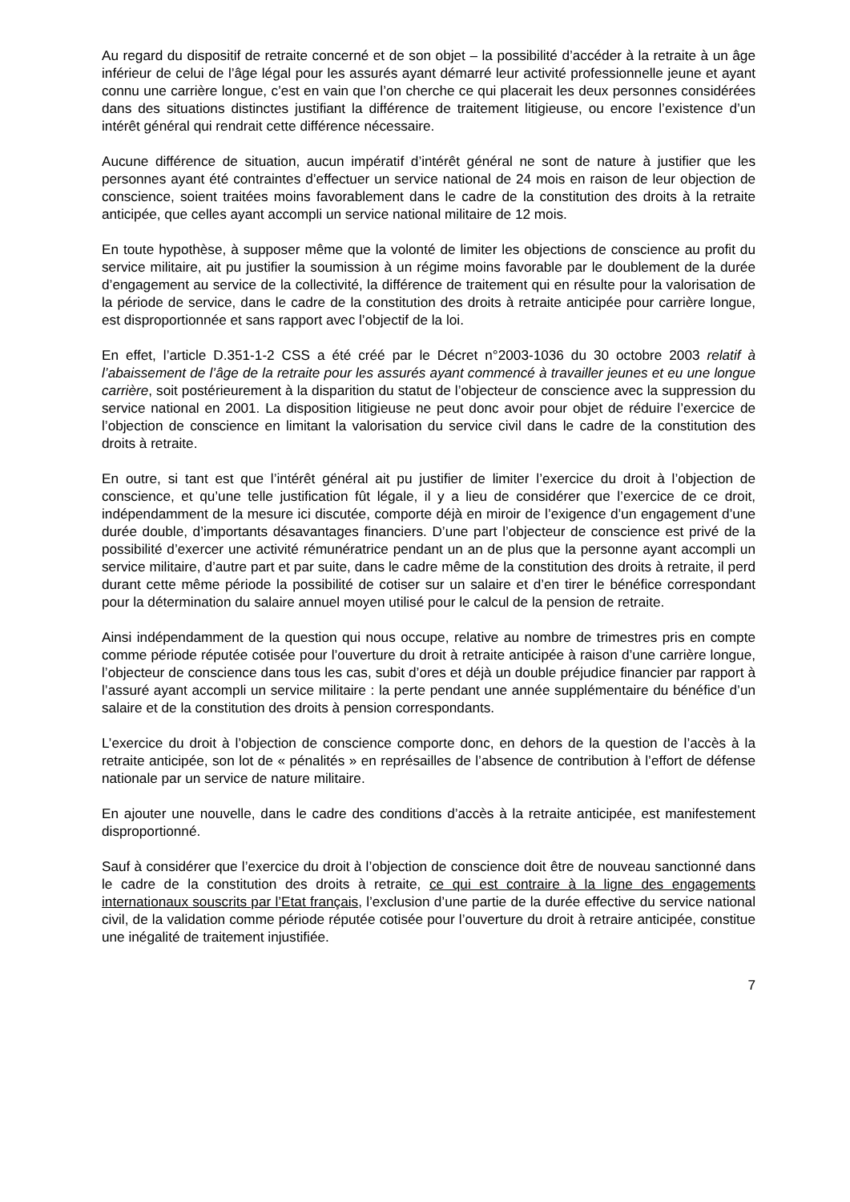Au regard du dispositif de retraite concerné et de son objet – la possibilité d’accéder à la retraite à un âge inférieur de celui de l’âge légal pour les assurés ayant démarré leur activité professionnelle jeune et ayant connu une carrière longue, c’est en vain que l’on cherche ce qui placerait les deux personnes considérées dans des situations distinctes justifiant la différence de traitement litigieuse, ou encore l’existence d’un intérêt général qui rendrait cette différence nécessaire.
Aucune différence de situation, aucun impératif d’intérêt général ne sont de nature à justifier que les personnes ayant été contraintes d’effectuer un service national de 24 mois en raison de leur objection de conscience, soient traitées moins favorablement dans le cadre de la constitution des droits à la retraite anticipée, que celles ayant accompli un service national militaire de 12 mois.
En toute hypothèse, à supposer même que la volonté de limiter les objections de conscience au profit du service militaire, ait pu justifier la soumission à un régime moins favorable par le doublement de la durée d’engagement au service de la collectivité, la différence de traitement qui en résulte pour la valorisation de la période de service, dans le cadre de la constitution des droits à retraite anticipée pour carrière longue, est disproportionnée et sans rapport avec l’objectif de la loi.
En effet, l’article D.351-1-2 CSS a été créé par le Décret n°2003-1036 du 30 octobre 2003 relatif à l’abaissement de l’âge de la retraite pour les assurés ayant commencé à travailler jeunes et eu une longue carrière, soit postérieurement à la disparition du statut de l’objecteur de conscience avec la suppression du service national en 2001. La disposition litigieuse ne peut donc avoir pour objet de réduire l’exercice de l’objection de conscience en limitant la valorisation du service civil dans le cadre de la constitution des droits à retraite.
En outre, si tant est que l’intérêt général ait pu justifier de limiter l’exercice du droit à l’objection de conscience, et qu’une telle justification fût légale, il y a lieu de considérer que l’exercice de ce droit, indépendamment de la mesure ici discutée, comporte déjà en miroir de l’exigence d’un engagement d’une durée double, d’importants désavantages financiers. D’une part l’objecteur de conscience est privé de la possibilité d’exercer une activité rémunératrice pendant un an de plus que la personne ayant accompli un service militaire, d’autre part et par suite, dans le cadre même de la constitution des droits à retraite, il perd durant cette même période la possibilité de cotiser sur un salaire et d’en tirer le bénéfice correspondant pour la détermination du salaire annuel moyen utilisé pour le calcul de la pension de retraite.
Ainsi indépendamment de la question qui nous occupe, relative au nombre de trimestres pris en compte comme période réputée cotisée pour l’ouverture du droit à retraite anticipée à raison d’une carrière longue, l’objecteur de conscience dans tous les cas, subit d’ores et déjà un double préjudice financier par rapport à l’assuré ayant accompli un service militaire : la perte pendant une année supplémentaire du bénéfice d’un salaire et de la constitution des droits à pension correspondants.
L’exercice du droit à l’objection de conscience comporte donc, en dehors de la question de l’accès à la retraite anticipée, son lot de « pénalités » en représailles de l’absence de contribution à l’effort de défense nationale par un service de nature militaire.
En ajouter une nouvelle, dans le cadre des conditions d’accès à la retraite anticipée, est manifestement disproportionné.
Sauf à considérer que l’exercice du droit à l’objection de conscience doit être de nouveau sanctionné dans le cadre de la constitution des droits à retraite, ce qui est contraire à la ligne des engagements internationaux souscrits par l’Etat français, l’exclusion d’une partie de la durée effective du service national civil, de la validation comme période réputée cotisée pour l’ouverture du droit à retraire anticipée, constitue une inégalité de traitement injustifiée.
7